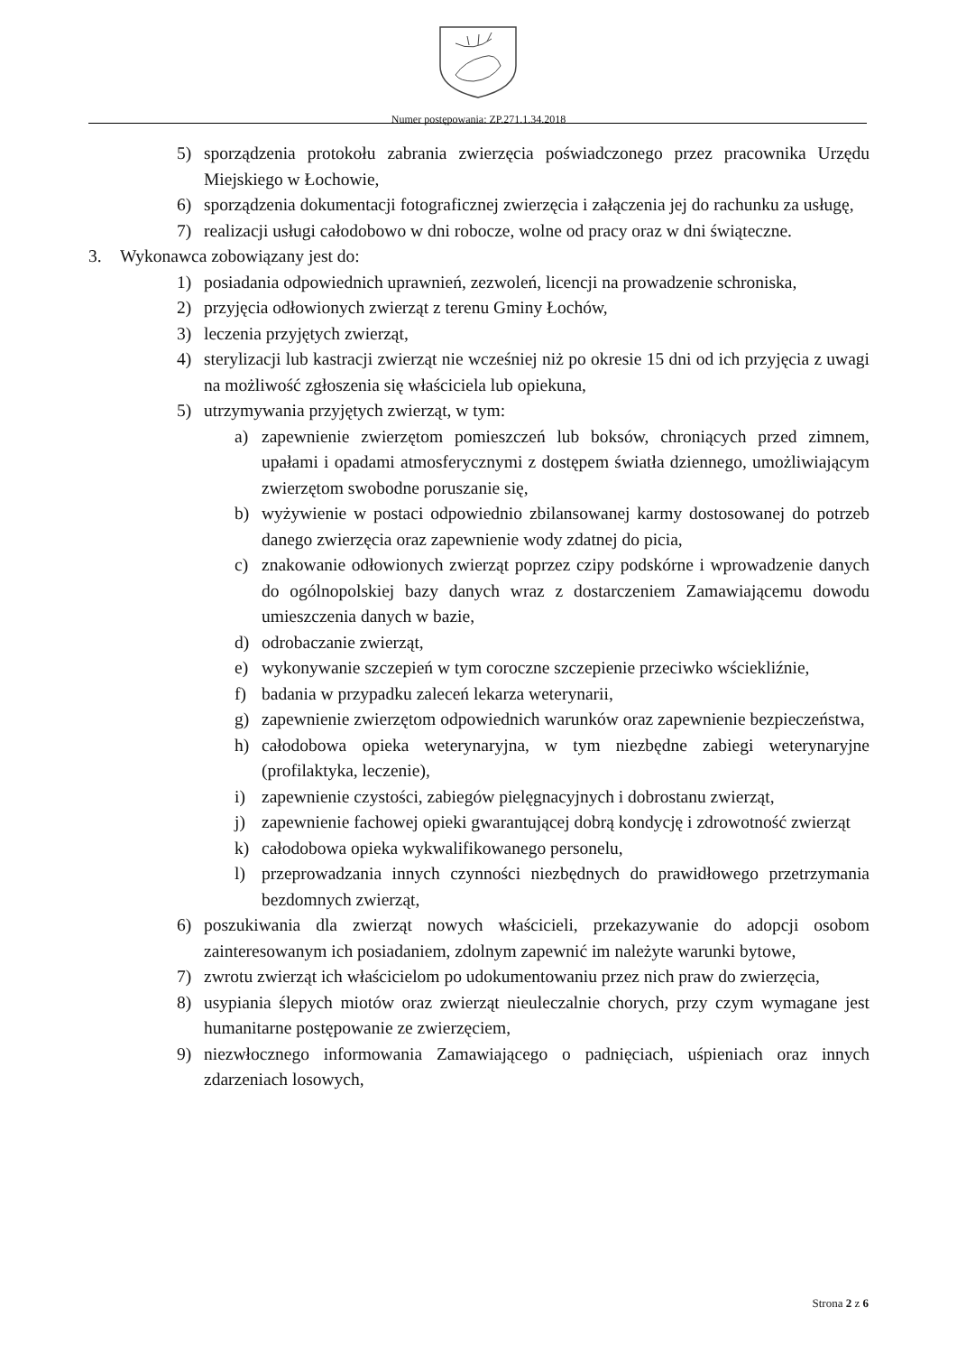Numer postępowania: ZP.271.1.34.2018
5) sporządzenia protokołu zabrania zwierzęcia poświadczonego przez pracownika Urzędu Miejskiego w Łochowie,
6) sporządzenia dokumentacji fotograficznej zwierzęcia i załączenia jej do rachunku za usługę,
7) realizacji usługi całodobowo w dni robocze, wolne od pracy oraz w dni świąteczne.
3. Wykonawca zobowiązany jest do:
1) posiadania odpowiednich uprawnień, zezwoleń, licencji na prowadzenie schroniska,
2) przyjęcia odłowionych zwierząt z terenu Gminy Łochów,
3) leczenia przyjętych zwierząt,
4) sterylizacji lub kastracji zwierząt nie wcześniej niż po okresie 15 dni od ich przyjęcia z uwagi na możliwość zgłoszenia się właściciela lub opiekuna,
5) utrzymywania przyjętych zwierząt, w tym:
a) zapewnienie zwierzętom pomieszczeń lub boksów, chroniących przed zimnem, upałami i opadami atmosferycznymi z dostępem światła dziennego, umożliwiającym zwierzętom swobodne poruszanie się,
b) wyżywienie w postaci odpowiednio zbilansowanej karmy dostosowanej do potrzeb danego zwierzęcia oraz zapewnienie wody zdatnej do picia,
c) znakowanie odłowionych zwierząt poprzez czipy podskórne i wprowadzenie danych do ogólnopolskiej bazy danych wraz z dostarczeniem Zamawiającemu dowodu umieszczenia danych w bazie,
d) odrobaczanie zwierząt,
e) wykonywanie szczepień w tym coroczne szczepienie przeciwko wściekliźnie,
f) badania w przypadku zaleceń lekarza weterynarii,
g) zapewnienie zwierzętom odpowiednich warunków oraz zapewnienie bezpieczeństwa,
h) całodobowa opieka weterynaryjna, w tym niezbędne zabiegi weterynaryjne (profilaktyka, leczenie),
i) zapewnienie czystości, zabiegów pielęgnacyjnych i dobrostanu zwierząt,
j) zapewnienie fachowej opieki gwarantującej dobrą kondycję i zdrowotność zwierząt
k) całodobowa opieka wykwalifikowanego personelu,
l) przeprowadzania innych czynności niezbędnych do prawidłowego przetrzymania bezdomnych zwierząt,
6) poszukiwania dla zwierząt nowych właścicieli, przekazywanie do adopcji osobom zainteresowanym ich posiadaniem, zdolnym zapewnić im należyte warunki bytowe,
7) zwrotu zwierząt ich właścicielom po udokumentowaniu przez nich praw do zwierzęcia,
8) usypiania ślepych miotów oraz zwierząt nieuleczalnie chorych, przy czym wymagane jest humanitarne postępowanie ze zwierzęciem,
9) niezwłocznego informowania Zamawiającego o padnięciach, uśpieniach oraz innych zdarzeniach losowych,
Strona 2 z 6